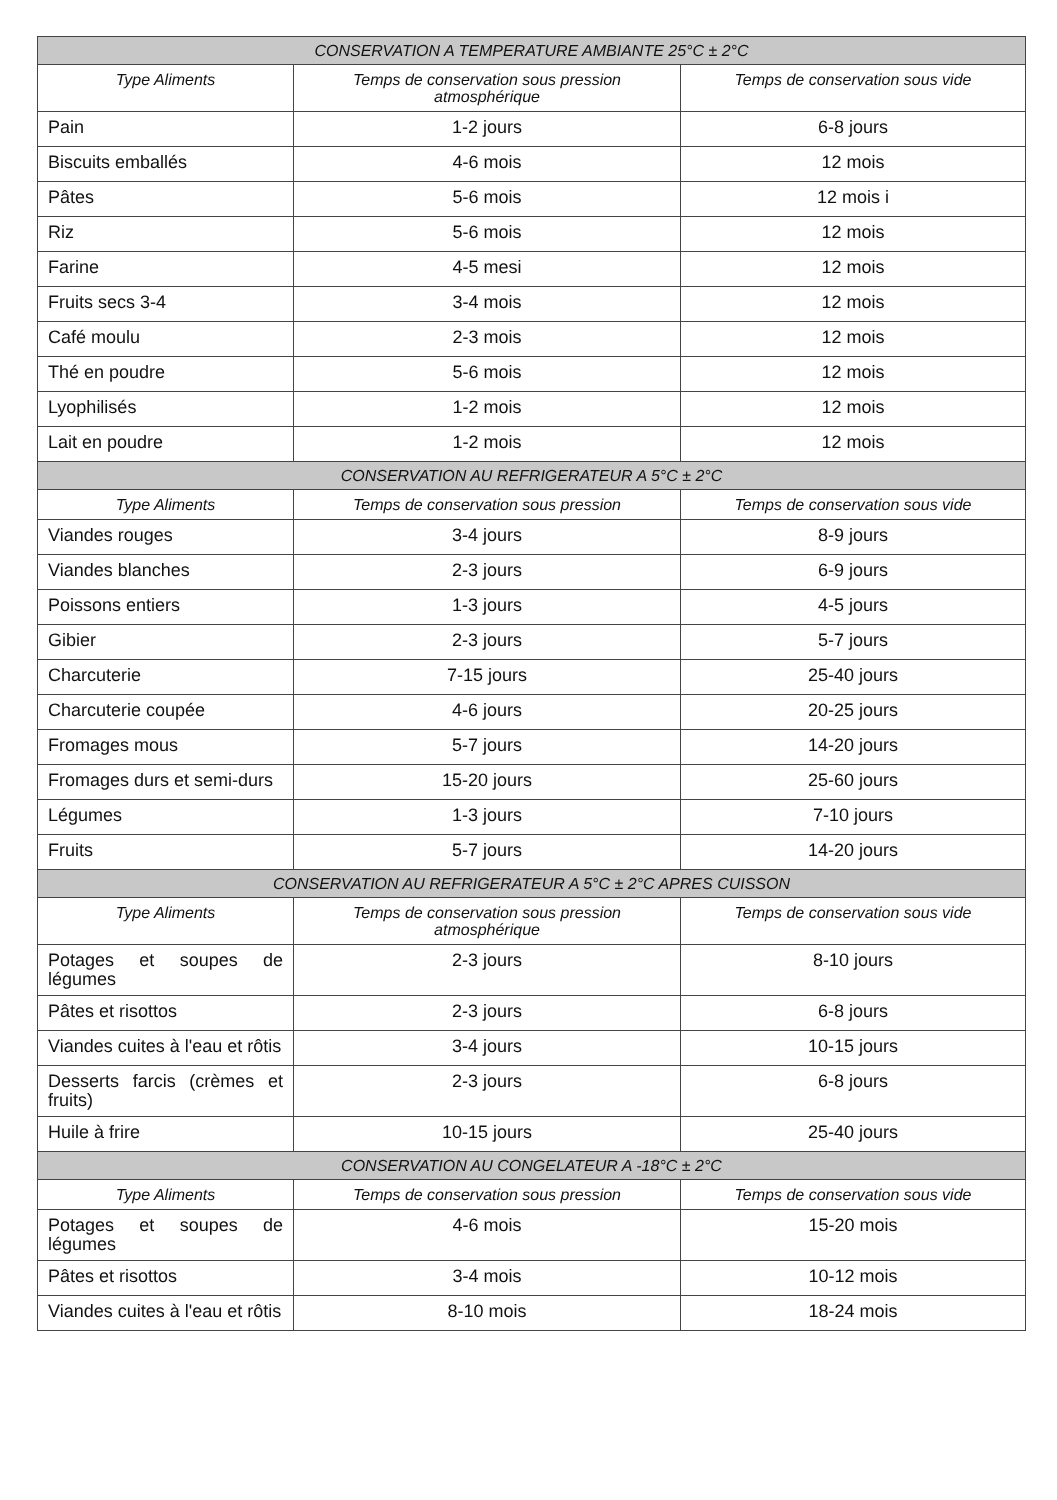| CONSERVATION A TEMPERATURE AMBIANTE 25°C ± 2°C | | |
| --- | --- | --- |
| Type Aliments | Temps de conservation sous pression atmosphérique | Temps de conservation sous vide |
| Pain | 1-2 jours | 6-8 jours |
| Biscuits emballés | 4-6 mois | 12 mois |
| Pâtes | 5-6 mois | 12 mois i |
| Riz | 5-6 mois | 12 mois |
| Farine | 4-5 mesi | 12 mois |
| Fruits secs 3-4 | 3-4 mois | 12 mois |
| Café moulu | 2-3 mois | 12 mois |
| Thé en poudre | 5-6 mois | 12 mois |
| Lyophilisés | 1-2 mois | 12 mois |
| Lait en poudre | 1-2 mois | 12 mois |
| CONSERVATION AU REFRIGERATEUR A 5°C ± 2°C | | |
| Type Aliments | Temps de conservation sous pression | Temps de conservation sous vide |
| Viandes rouges | 3-4 jours | 8-9 jours |
| Viandes blanches | 2-3 jours | 6-9 jours |
| Poissons entiers | 1-3 jours | 4-5 jours |
| Gibier | 2-3 jours | 5-7 jours |
| Charcuterie | 7-15 jours | 25-40 jours |
| Charcuterie coupée | 4-6 jours | 20-25 jours |
| Fromages mous | 5-7 jours | 14-20 jours |
| Fromages durs et semi-durs | 15-20 jours | 25-60 jours |
| Légumes | 1-3 jours | 7-10 jours |
| Fruits | 5-7 jours | 14-20 jours |
| CONSERVATION AU REFRIGERATEUR A 5°C ± 2°C APRES CUISSON | | |
| Type Aliments | Temps de conservation sous pression atmosphérique | Temps de conservation sous vide |
| Potages et soupes de légumes | 2-3 jours | 8-10 jours |
| Pâtes et risottos | 2-3 jours | 6-8 jours |
| Viandes cuites à l'eau et rôtis | 3-4 jours | 10-15 jours |
| Desserts farcis (crèmes et fruits) | 2-3 jours | 6-8 jours |
| Huile à frire | 10-15 jours | 25-40 jours |
| CONSERVATION AU CONGELATEUR A -18°C ± 2°C | | |
| Type Aliments | Temps de conservation sous pression | Temps de conservation sous vide |
| Potages et soupes de légumes | 4-6 mois | 15-20 mois |
| Pâtes et risottos | 3-4 mois | 10-12 mois |
| Viandes cuites à l'eau et rôtis | 8-10 mois | 18-24 mois |